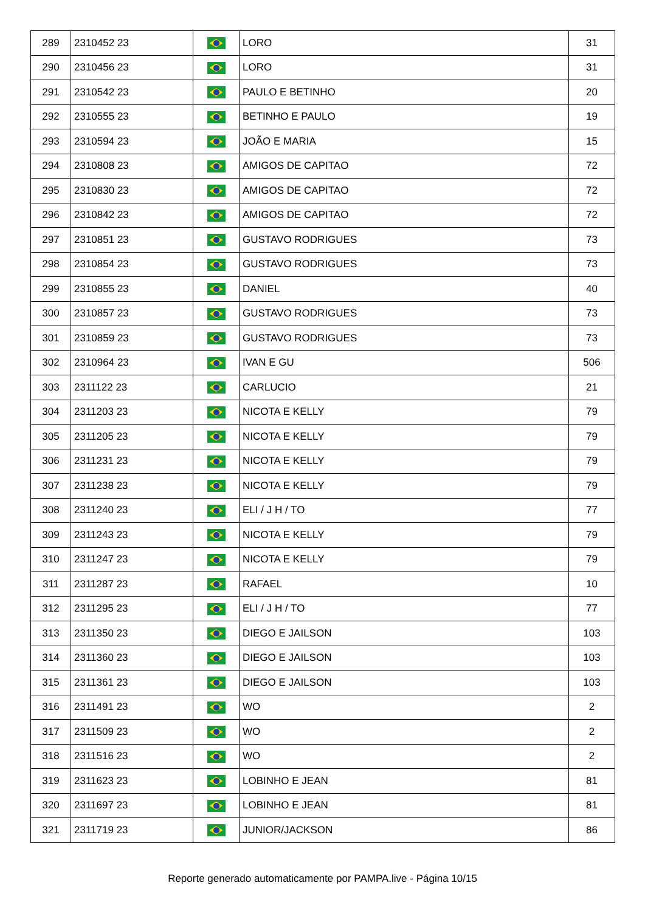| 289 | 2310452 23 | | LORO | 31 |
| 290 | 2310456 23 | | LORO | 31 |
| 291 | 2310542 23 | | PAULO E BETINHO | 20 |
| 292 | 2310555 23 | | BETINHO E PAULO | 19 |
| 293 | 2310594 23 | | JOÃO E MARIA | 15 |
| 294 | 2310808 23 | | AMIGOS DE CAPITAO | 72 |
| 295 | 2310830 23 | | AMIGOS DE CAPITAO | 72 |
| 296 | 2310842 23 | | AMIGOS DE CAPITAO | 72 |
| 297 | 2310851 23 | | GUSTAVO RODRIGUES | 73 |
| 298 | 2310854 23 | | GUSTAVO RODRIGUES | 73 |
| 299 | 2310855 23 | | DANIEL | 40 |
| 300 | 2310857 23 | | GUSTAVO RODRIGUES | 73 |
| 301 | 2310859 23 | | GUSTAVO RODRIGUES | 73 |
| 302 | 2310964 23 | | IVAN E GU | 506 |
| 303 | 2311122 23 | | CARLUCIO | 21 |
| 304 | 2311203 23 | | NICOTA E KELLY | 79 |
| 305 | 2311205 23 | | NICOTA E KELLY | 79 |
| 306 | 2311231 23 | | NICOTA E KELLY | 79 |
| 307 | 2311238 23 | | NICOTA E KELLY | 79 |
| 308 | 2311240 23 | | ELI / J H / TO | 77 |
| 309 | 2311243 23 | | NICOTA E KELLY | 79 |
| 310 | 2311247 23 | | NICOTA E KELLY | 79 |
| 311 | 2311287 23 | | RAFAEL | 10 |
| 312 | 2311295 23 | | ELI / J H / TO | 77 |
| 313 | 2311350 23 | | DIEGO E JAILSON | 103 |
| 314 | 2311360 23 | | DIEGO E JAILSON | 103 |
| 315 | 2311361 23 | | DIEGO E JAILSON | 103 |
| 316 | 2311491 23 | | WO | 2 |
| 317 | 2311509 23 | | WO | 2 |
| 318 | 2311516 23 | | WO | 2 |
| 319 | 2311623 23 | | LOBINHO E JEAN | 81 |
| 320 | 2311697 23 | | LOBINHO E JEAN | 81 |
| 321 | 2311719 23 | | JUNIOR/JACKSON | 86 |
Reporte generado automaticamente por PAMPA.live - Página 10/15